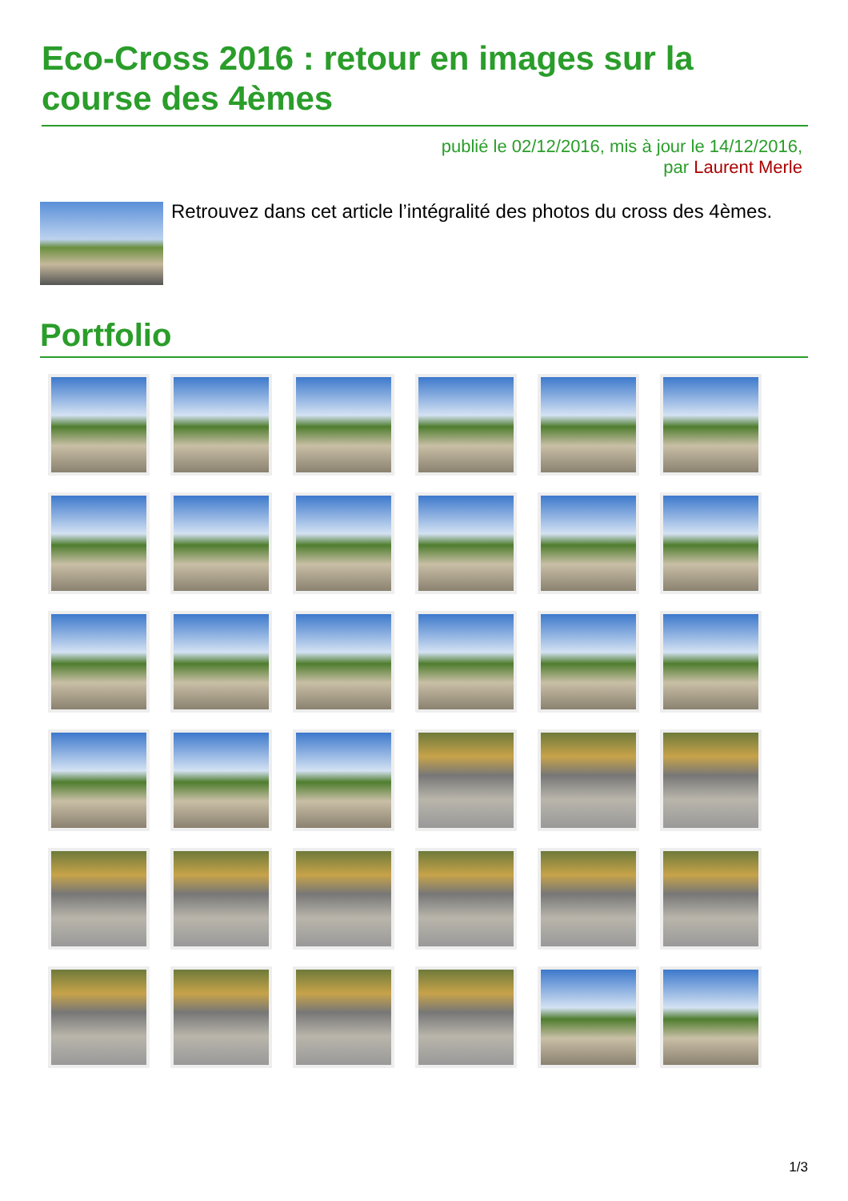Eco-Cross 2016 : retour en images sur la course des 4èmes
publié le 02/12/2016, mis à jour le 14/12/2016,
par Laurent Merle
Retrouvez dans cet article l’intégralité des photos du cross des 4èmes.
Portfolio
1/3